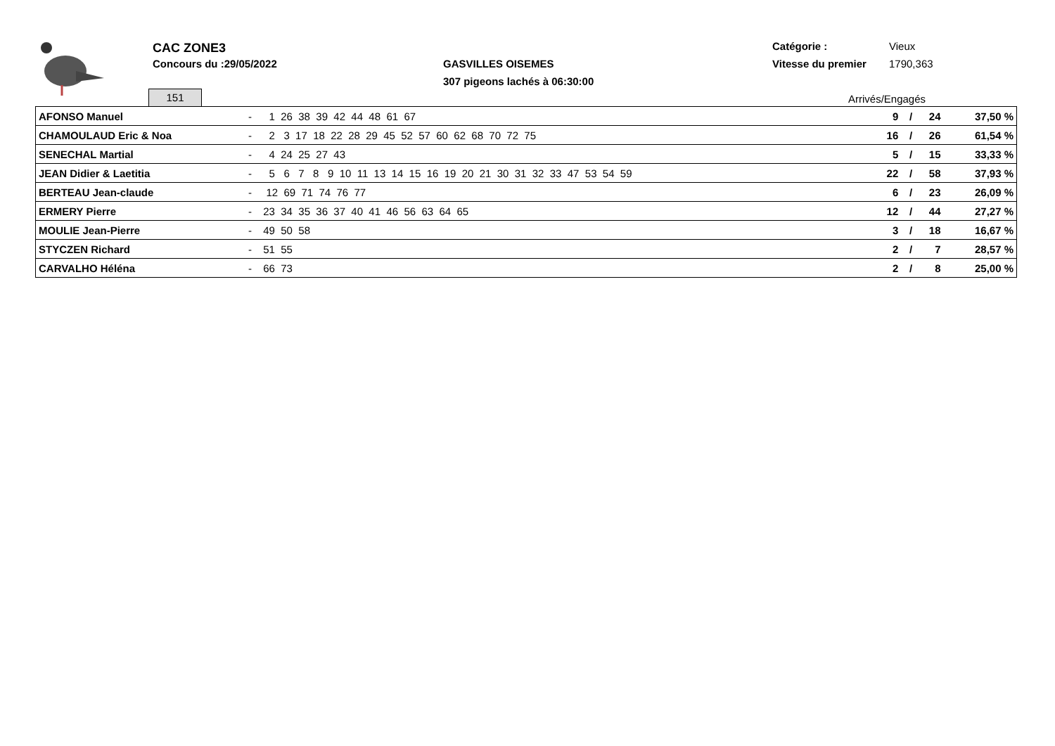CAC ZONE3
Concours du :29/05/2022 GASVILLES OISEMES
307 pigeons lachés à 06:30:00
Catégorie : Vieux
Vitesse du premier 1790,363
151 Arrivés/Engagés
| AFONSO Manuel | - | 1 26 38 39 42 44 48 61 67 | 9 | / | 24 | 37,50 % |
| CHAMOULAUD Eric & Noa | - | 2 3 17 18 22 28 29 45 52 57 60 62 68 70 72 75 | 16 | / | 26 | 61,54 % |
| SENECHAL Martial | - | 4 24 25 27 43 | 5 | / | 15 | 33,33 % |
| JEAN Didier & Laetitia | - | 5 6 7 8 9 10 11 13 14 15 16 19 20 21 30 31 32 33 47 53 54 59 | 22 | / | 58 | 37,93 % |
| BERTEAU Jean-claude | - | 12 69 71 74 76 77 | 6 | / | 23 | 26,09 % |
| ERMERY Pierre | - | 23 34 35 36 37 40 41 46 56 63 64 65 | 12 | / | 44 | 27,27 % |
| MOULIE Jean-Pierre | - | 49 50 58 | 3 | / | 18 | 16,67 % |
| STYCZEN Richard | - | 51 55 | 2 | / | 7 | 28,57 % |
| CARVALHO Héléna | - | 66 73 | 2 | / | 8 | 25,00 % |